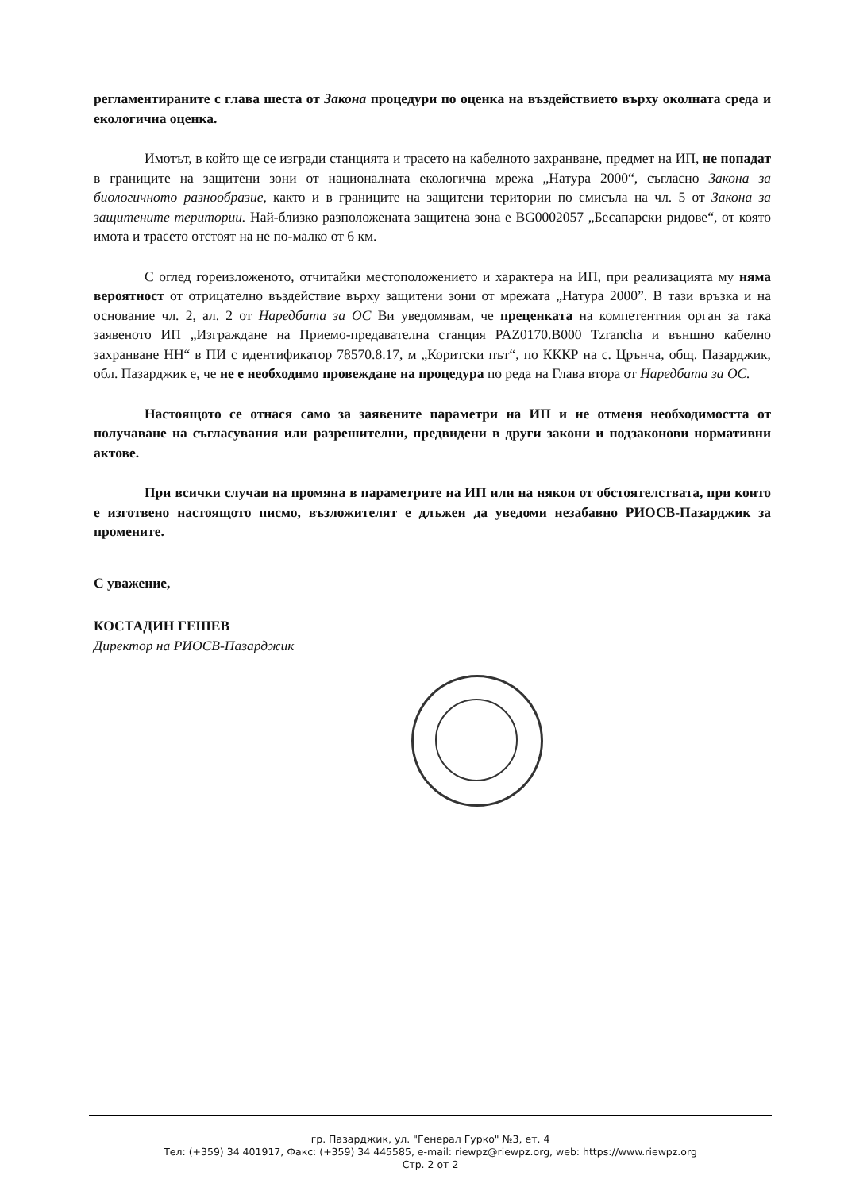регламентираните с глава шеста от Закона процедури по оценка на въздействието върху околната среда и екологична оценка.
Имотът, в който ще се изгради станцията и трасето на кабелното захранване, предмет на ИП, не попадат в границите на защитени зони от националната екологична мрежа „Натура 2000“, съгласно Закона за биологичното разнообразие, както и в границите на защитени територии по смисъла на чл. 5 от Закона за защитените територии. Най-близко разположената защитена зона е BG0002057 „Бесапарски ридове“, от която имота и трасето отстоят на не по-малко от 6 км.
С оглед гореизложеното, отчитайки местоположението и характера на ИП, при реализацията му няма вероятност от отрицателно въздействие върху защитени зони от мрежата „Натура 2000”. В тази връзка и на основание чл. 2, ал. 2 от Наредбата за ОС Ви уведомявам, че преценката на компетентния орган за така заявеното ИП „Изграждане на Приемо-предавателна станция PAZ0170.B000 Tzrancha и външно кабелно захранване НН“ в ПИ с идентификатор 78570.8.17, м „Коритски път“, по КККР на с. Црънча, общ. Пазарджик, обл. Пазарджик е, че не е необходимо провеждане на процедура по реда на Глава втора от Наредбата за ОС.
Настоящото се отнася само за заявените параметри на ИП и не отменя необходимостта от получаване на съгласувания или разрешителни, предвидени в други закони и подзаконови нормативни актове.
При всички случаи на промяна в параметрите на ИП или на някои от обстоятелствата, при които е изготвено настоящото писмо, възложителят е длъжен да уведоми незабавно РИОСВ-Пазарджик за промените.
С уважение,
КОСТАДИН ГЕШЕВ
Директор на РИОСВ-Пазарджик
гр. Пазарджик, ул. "Генерал Гурко" №3, ет. 4
Тел: (+359) 34 401917, Факс: (+359) 34 445585, e-mail: riewpz@riewpz.org, web: https://www.riewpz.org
Стр. 2 от 2